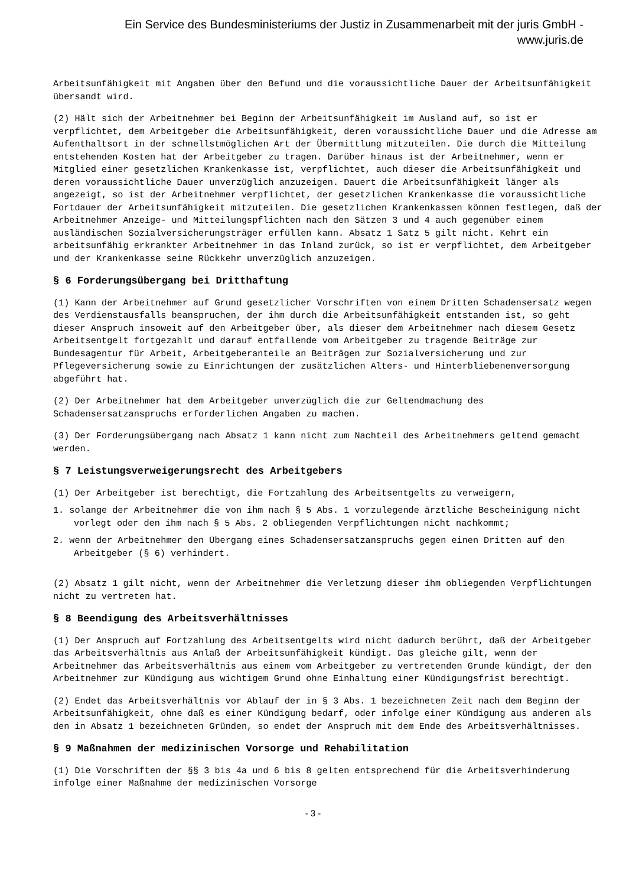Ein Service des Bundesministeriums der Justiz in Zusammenarbeit mit der juris GmbH -
www.juris.de
Arbeitsunfähigkeit mit Angaben über den Befund und die voraussichtliche Dauer der Arbeitsunfähigkeit übersandt wird.
(2) Hält sich der Arbeitnehmer bei Beginn der Arbeitsunfähigkeit im Ausland auf, so ist er verpflichtet, dem Arbeitgeber die Arbeitsunfähigkeit, deren voraussichtliche Dauer und die Adresse am Aufenthaltsort in der schnellstmöglichen Art der Übermittlung mitzuteilen. Die durch die Mitteilung entstehenden Kosten hat der Arbeitgeber zu tragen. Darüber hinaus ist der Arbeitnehmer, wenn er Mitglied einer gesetzlichen Krankenkasse ist, verpflichtet, auch dieser die Arbeitsunfähigkeit und deren voraussichtliche Dauer unverzüglich anzuzeigen. Dauert die Arbeitsunfähigkeit länger als angezeigt, so ist der Arbeitnehmer verpflichtet, der gesetzlichen Krankenkasse die voraussichtliche Fortdauer der Arbeitsunfähigkeit mitzuteilen. Die gesetzlichen Krankenkassen können festlegen, daß der Arbeitnehmer Anzeige- und Mitteilungspflichten nach den Sätzen 3 und 4 auch gegenüber einem ausländischen Sozialversicherungsträger erfüllen kann. Absatz 1 Satz 5 gilt nicht. Kehrt ein arbeitsunfähig erkrankter Arbeitnehmer in das Inland zurück, so ist er verpflichtet, dem Arbeitgeber und der Krankenkasse seine Rückkehr unverzüglich anzuzeigen.
§ 6 Forderungsübergang bei Dritthaftung
(1) Kann der Arbeitnehmer auf Grund gesetzlicher Vorschriften von einem Dritten Schadensersatz wegen des Verdienstausfalls beanspruchen, der ihm durch die Arbeitsunfähigkeit entstanden ist, so geht dieser Anspruch insoweit auf den Arbeitgeber über, als dieser dem Arbeitnehmer nach diesem Gesetz Arbeitsentgelt fortgezahlt und darauf entfallende vom Arbeitgeber zu tragende Beiträge zur Bundesagentur für Arbeit, Arbeitgeberanteile an Beiträgen zur Sozialversicherung und zur Pflegeversicherung sowie zu Einrichtungen der zusätzlichen Alters- und Hinterbliebenenversorgung abgeführt hat.
(2) Der Arbeitnehmer hat dem Arbeitgeber unverzüglich die zur Geltendmachung des Schadensersatzanspruchs erforderlichen Angaben zu machen.
(3) Der Forderungsübergang nach Absatz 1 kann nicht zum Nachteil des Arbeitnehmers geltend gemacht werden.
§ 7 Leistungsverweigerungsrecht des Arbeitgebers
(1) Der Arbeitgeber ist berechtigt, die Fortzahlung des Arbeitsentgelts zu verweigern,
1. solange der Arbeitnehmer die von ihm nach § 5 Abs. 1 vorzulegende ärztliche Bescheinigung nicht vorlegt oder den ihm nach § 5 Abs. 2 obliegenden Verpflichtungen nicht nachkommt;
2. wenn der Arbeitnehmer den Übergang eines Schadensersatzanspruchs gegen einen Dritten auf den Arbeitgeber (§ 6) verhindert.
(2) Absatz 1 gilt nicht, wenn der Arbeitnehmer die Verletzung dieser ihm obliegenden Verpflichtungen nicht zu vertreten hat.
§ 8 Beendigung des Arbeitsverhältnisses
(1) Der Anspruch auf Fortzahlung des Arbeitsentgelts wird nicht dadurch berührt, daß der Arbeitgeber das Arbeitsverhältnis aus Anlaß der Arbeitsunfähigkeit kündigt. Das gleiche gilt, wenn der Arbeitnehmer das Arbeitsverhältnis aus einem vom Arbeitgeber zu vertretenden Grunde kündigt, der den Arbeitnehmer zur Kündigung aus wichtigem Grund ohne Einhaltung einer Kündigungsfrist berechtigt.
(2) Endet das Arbeitsverhältnis vor Ablauf der in § 3 Abs. 1 bezeichneten Zeit nach dem Beginn der Arbeitsunfähigkeit, ohne daß es einer Kündigung bedarf, oder infolge einer Kündigung aus anderen als den in Absatz 1 bezeichneten Gründen, so endet der Anspruch mit dem Ende des Arbeitsverhältnisses.
§ 9 Maßnahmen der medizinischen Vorsorge und Rehabilitation
(1) Die Vorschriften der §§ 3 bis 4a und 6 bis 8 gelten entsprechend für die Arbeitsverhinderung infolge einer Maßnahme der medizinischen Vorsorge
- 3 -